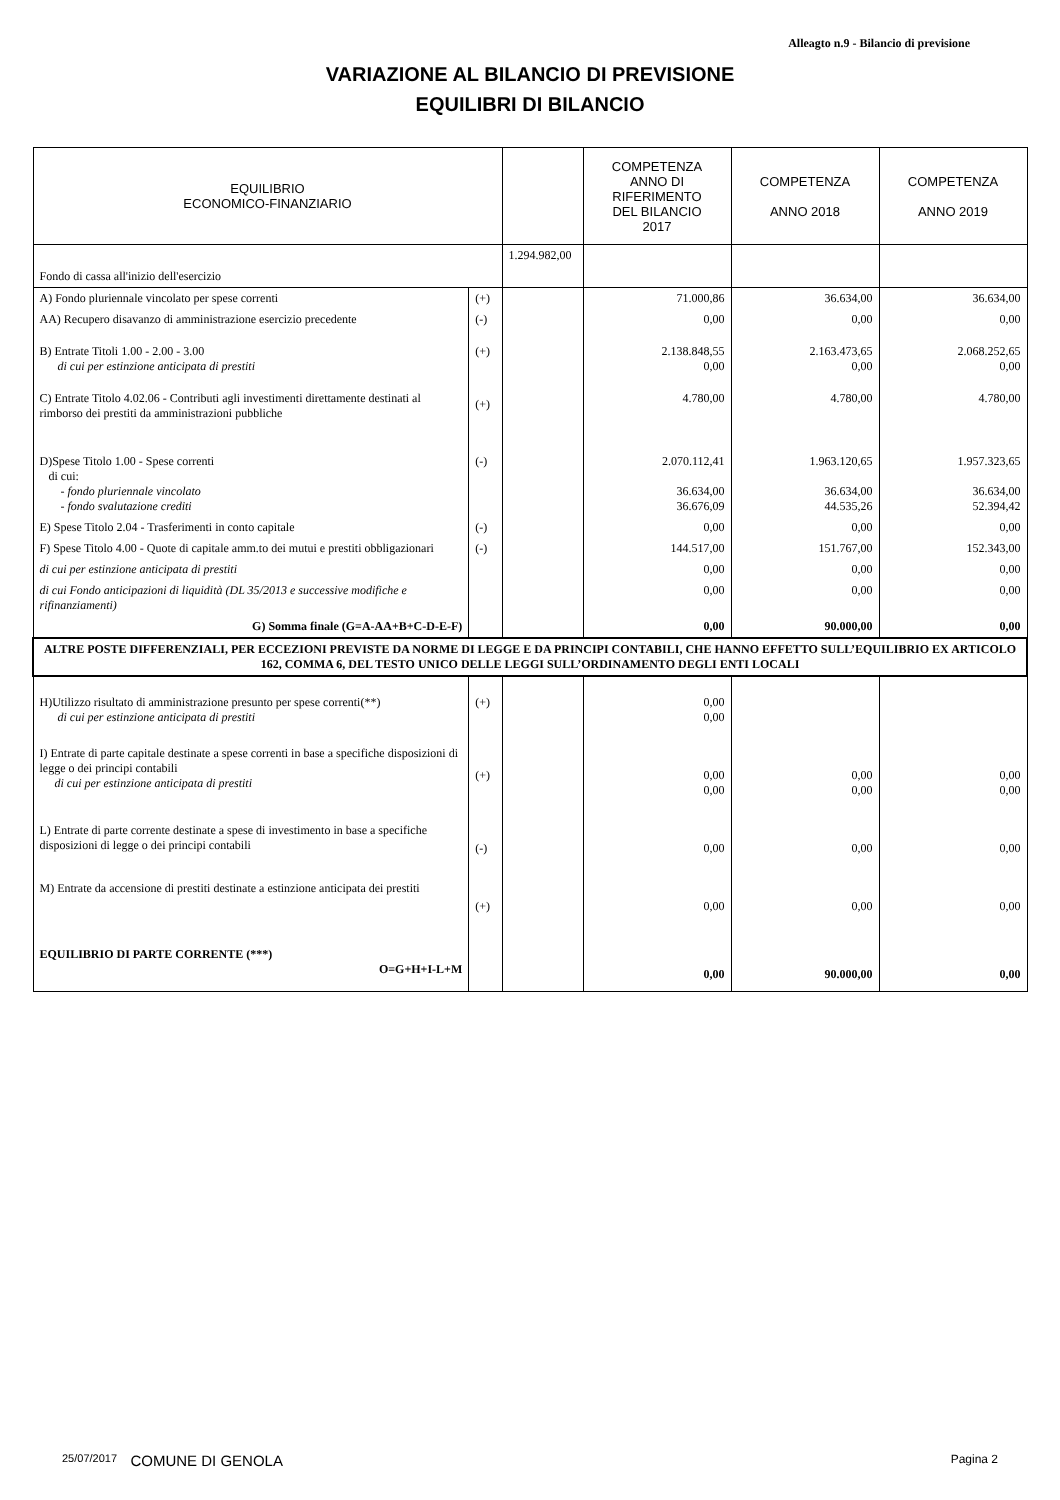Alleagto n.9 - Bilancio di previsione
VARIAZIONE AL BILANCIO DI PREVISIONE
EQUILIBRI DI BILANCIO
| EQUILIBRIO ECONOMICO-FINANZIARIO | | | COMPETENZA ANNO DI RIFERIMENTO DEL BILANCIO 2017 | COMPETENZA ANNO 2018 | COMPETENZA ANNO 2019 |
| --- | --- | --- | --- | --- | --- |
| Fondo di cassa all'inizio dell'esercizio | | 1.294.982,00 | | | |
| A) Fondo pluriennale vincolato per spese correnti | (+) | | 71.000,86 | 36.634,00 | 36.634,00 |
| AA) Recupero disavanzo di amministrazione esercizio precedente | (-) | | 0,00 | 0,00 | 0,00 |
| B) Entrate Titoli 1.00 - 2.00 - 3.00 di cui per estinzione anticipata di prestiti | (+) | | 2.138.848,55 0,00 | 2.163.473,65 0,00 | 2.068.252,65 0,00 |
| C) Entrate Titolo 4.02.06 - Contributi agli investimenti direttamente destinati al rimborso dei prestiti da amministrazioni pubbliche | (+) | | 4.780,00 | 4.780,00 | 4.780,00 |
| D)Spese Titolo 1.00 - Spese correnti di cui: - fondo pluriennale vincolato - fondo svalutazione crediti | (-) | | 2.070.112,41 36.634,00 36.676,09 | 1.963.120,65 36.634,00 44.535,26 | 1.957.323,65 36.634,00 52.394,42 |
| E) Spese Titolo 2.04 - Trasferimenti in conto capitale | (-) | | 0,00 | 0,00 | 0,00 |
| F) Spese Titolo 4.00 - Quote di capitale amm.to dei mutui e prestiti obbligazionari | (-) | | 144.517,00 | 151.767,00 | 152.343,00 |
| di cui per estinzione anticipata di prestiti | | | 0,00 | 0,00 | 0,00 |
| di cui Fondo anticipazioni di liquidità (DL 35/2013 e successive modifiche e rifinanziamenti) | | | 0,00 | 0,00 | 0,00 |
| G) Somma finale (G=A-AA+B+C-D-E-F) | | | 0,00 | 90.000,00 | 0,00 |
| ALTRE POSTE DIFFERENZIALI, PER ECCEZIONI PREVISTE DA NORME DI LEGGE E DA PRINCIPI CONTABILI, CHE HANNO EFFETTO SULL’EQUILIBRIO EX ARTICOLO 162, COMMA 6, DEL TESTO UNICO DELLE LEGGI SULL’ORDINAMENTO DEGLI ENTI LOCALI | | | | | |
| H)Utilizzo risultato di amministrazione presunto per spese correnti(**) di cui per estinzione anticipata di prestiti | (+) | | 0,00 0,00 | | |
| I) Entrate di parte capitale destinate a spese correnti in base a specifiche disposizioni di legge o dei principi contabili di cui per estinzione anticipata di prestiti | (+) | | 0,00 0,00 | 0,00 0,00 | 0,00 0,00 |
| L) Entrate di parte corrente destinate a spese di investimento in base a specifiche disposizioni di legge o dei principi contabili | (-) | | 0,00 | 0,00 | 0,00 |
| M) Entrate da accensione di prestiti destinate a estinzione anticipata dei prestiti | (+) | | 0,00 | 0,00 | 0,00 |
| EQUILIBRIO DI PARTE CORRENTE (***) O=G+H+I-L+M | | | 0,00 | 90.000,00 | 0,00 |
25/07/2017 COMUNE DI GENOLA Pagina 2